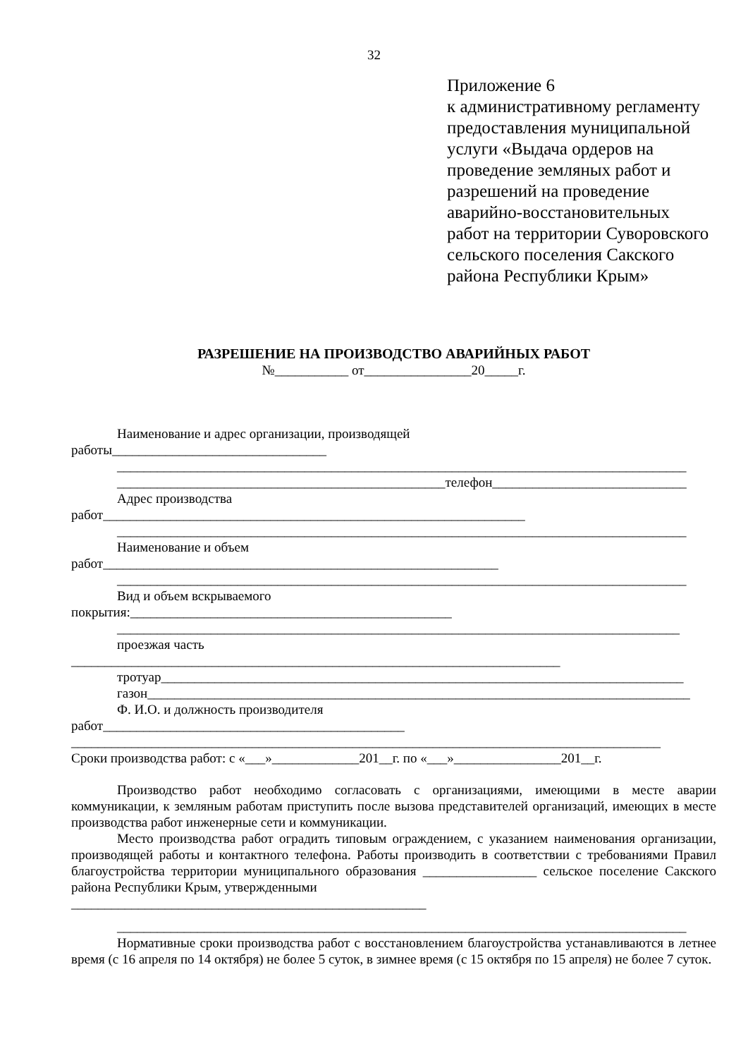32
Приложение 6
к административному регламенту
предоставления муниципальной
услуги «Выдача ордеров на
проведение земляных работ и
разрешений на проведение
аварийно-восстановительных
работ на территории Суворовского
сельского поселения Сакского
района Республики Крым»
РАЗРЕШЕНИЕ НА ПРОИЗВОДСТВО АВАРИЙНЫХ РАБОТ
№___________ от________________20_____г.
Наименование и адрес организации, производящей
работы________________________________
_____________________________________________________________________________________
_________________________________________________телефон_____________________________
Адрес производства
работ_______________________________________________________________
_____________________________________________________________________________________
Наименование и объем
работ___________________________________________________________
_____________________________________________________________________________________
Вид и объем вскрываемого
покрытия:________________________________________________
____________________________________________________________________________________
проезжая часть
_________________________________________________________________________
тротуар______________________________________________________________________________
газон_________________________________________________________________________________
Ф. И.О. и должность производителя
работ_____________________________________________
________________________________________________________________________________________
Сроки производства работ: с «___»_____________201__г. по «___»________________201__г.
Производство работ необходимо согласовать с организациями, имеющими в месте аварии коммуникации, к земляным работам приступить после вызова представителей организаций, имеющих в месте производства работ инженерные сети и коммуникации.
Место производства работ оградить типовым ограждением, с указанием наименования организации, производящей работы и контактного телефона. Работы производить в соответствии с требованиями Правил благоустройства территории муниципального образования _________________ сельское поселение Сакского района Республики Крым, утвержденными
_____________________________________________________
_____________________________________________________________________________________
Нормативные сроки производства работ с восстановлением благоустройства устанавливаются в летнее время (с 16 апреля по 14 октября) не более 5 суток, в зимнее время (с 15 октября по 15 апреля) не более 7 суток.